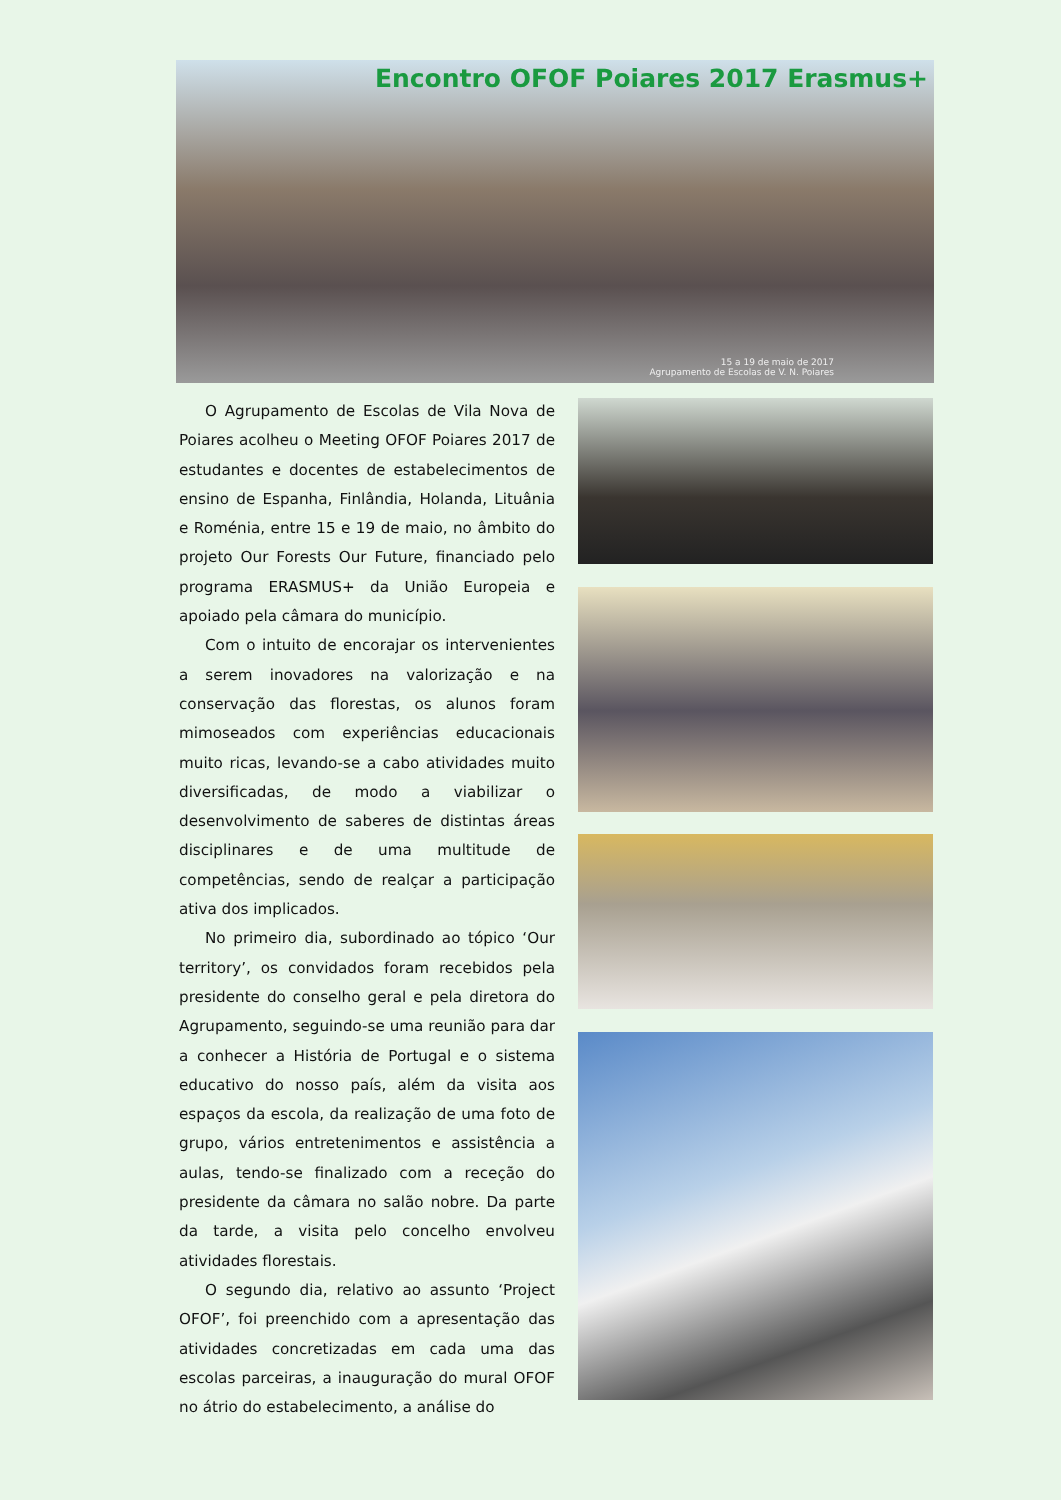Encontro OFOF Poiares 2017 Erasmus+
15 a 19 de maio de 2017
Agrupamento de Escolas de V. N. Poiares
O Agrupamento de Escolas de Vila Nova de Poiares acolheu o Meeting OFOF Poiares 2017 de estudantes e docentes de estabelecimentos de ensino de Espanha, Finlândia, Holanda, Lituânia e Roménia, entre 15 e 19 de maio, no âmbito do projeto Our Forests Our Future, financiado pelo programa ERASMUS+ da União Europeia e apoiado pela câmara do município.
Com o intuito de encorajar os intervenientes a serem inovadores na valorização e na conservação das florestas, os alunos foram mimoseados com experiências educacionais muito ricas, levando-se a cabo atividades muito diversificadas, de modo a viabilizar o desenvolvimento de saberes de distintas áreas disciplinares e de uma multitude de competências, sendo de realçar a participação ativa dos implicados.
No primeiro dia, subordinado ao tópico ‘Our territory’, os convidados foram recebidos pela presidente do conselho geral e pela diretora do Agrupamento, seguindo-se uma reunião para dar a conhecer a História de Portugal e o sistema educativo do nosso país, além da visita aos espaços da escola, da realização de uma foto de grupo, vários entretenimentos e assistência a aulas, tendo-se finalizado com a receção do presidente da câmara no salão nobre. Da parte da tarde, a visita pelo concelho envolveu atividades florestais.
O segundo dia, relativo ao assunto ‘Project OFOF’, foi preenchido com a apresentação das atividades concretizadas em cada uma das escolas parceiras, a inauguração do mural OFOF no átrio do estabelecimento, a análise do